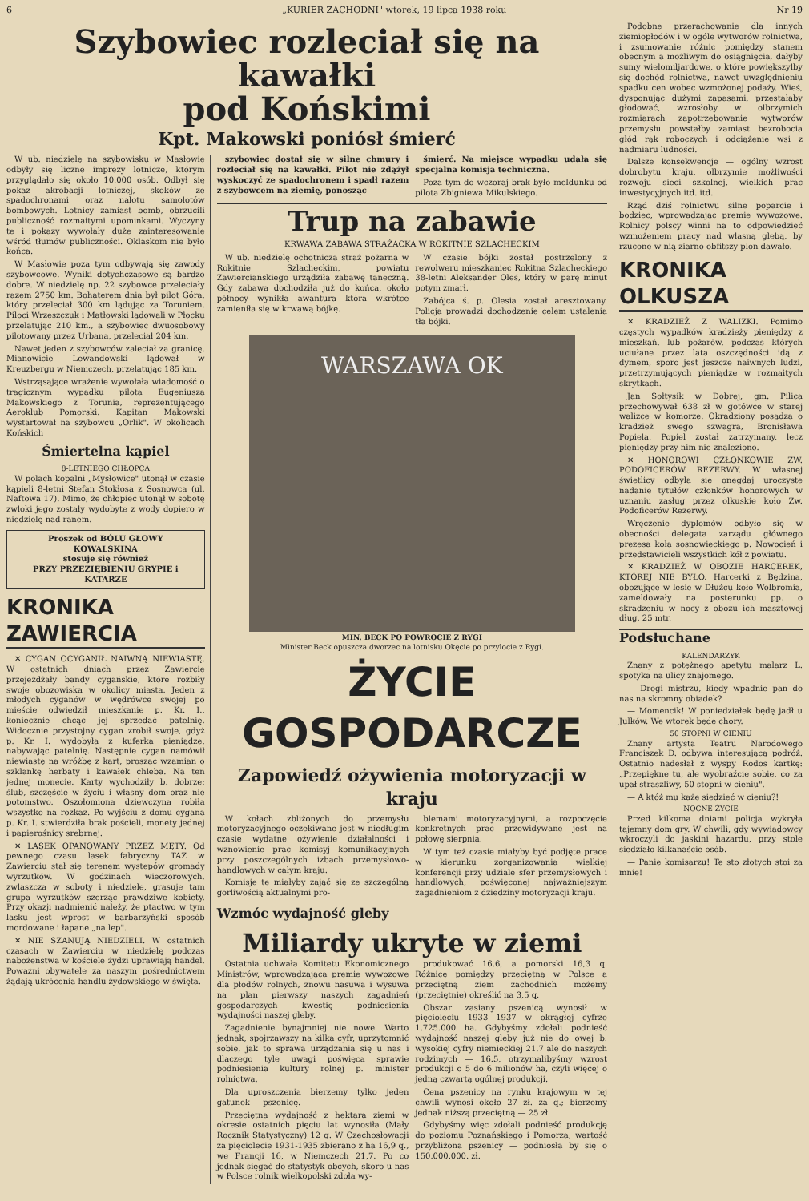6 „KURIER ZACHODNI" wtorek, 19 lipca 1938 roku Nr 19
Szybowiec rozleciał się na kawałki
pod Końskimi
Kpt. Makowski poniósł śmierć
W ub. niedzielę na szybowisku w Masłowie odbyły się liczne imprezy lotnicze, którym przyglądało się około 10.000 osób. Odbył się pokaz akrobacji lotniczej, skoków ze spadochronami oraz nalotu samolotów bombowych. Lotnicy zamiast bomb, obrzucili publiczność rozmaitymi upominkami. Wyczyny te i pokazy wywołały duże zainteresowanie wśród tłumów publiczności. Oklaskom nie było końca.
W Masłowie poza tym odbywają się zawody szybowcowe. Wyniki dotychczasowe są bardzo dobre. W niedzielę np. 22 szybowce przeleciały razem 2750 km. Bohaterem dnia był pilot Góra, który przeleciał 300 km lądując za Toruniem. Piloci Wrzeszczuk i Matłowski lądowali w Płocku przelatując 210 km., a szybowiec dwuosobowy pilotowany przez Urbana, przeleciał 204 km.
Nawet jeden z szybowców zaleciał za granicę. Mianowicie Lewandowski lądował w Kreuzbergu w Niemczech, przelatując 185 km.
Wstrząsające wrażenie wywołała wiadomość o tragicznym wypadku pilota Eugeniusza Makowskiego z Torunia, reprezentującego Aeroklub Pomorski. Kapitan Makowski wystartował na szybowcu „Orlik". W okolicach Końskich
Śmiertelna kąpiel
8-LETNIEGO CHŁOPCA
W polach kopalni „Mysłowice" utonął w czasie kąpieli 8-letni Stefan Stokłosa z Sosnowca (ul. Naftowa 17). Mimo, że chłopiec utonął w sobotę zwłoki jego zostały wydobyte z wody dopiero w niedzielę nad ranem.
Proszek od BÓLU GŁOWY
KOWALSKINA
stosuje się również
PRZY PRZEZIĘBIENIU GRYPIE i KATARZE
KRONIKA ZAWIERCIA
✕ CYGAN OCYGANIŁ NAIWNĄ NIEWIASTĘ. W ostatnich dniach przez Zawiercie przejeżdżały bandy cygańskie, które rozbiły swoje obozowiska w okolicy miasta. Jeden z młodych cyganów w wędrówce swojej po mieście odwiedził mieszkanie p. Kr. I., koniecznie chcąc jej sprzedać patelnię. Widocznie przystojny cygan zrobił swoje, gdyż p. Kr. I. wydobyła z kuferka pieniądze, nabywając patelnię. Następnie cygan namówił niewiastę na wróżbę z kart, prosząc wzamian o szklankę herbaty i kawałek chleba. Na ten jednej monecie. Karty wychodziły b. dobrze: ślub, szczęście w życiu i własny dom oraz nie potomstwo. Oszołomiona dziewczyna robiła wszystko na rozkaz. Po wyjściu z domu cygana p. Kr. I. stwierdziła brak pościeli, monety jednej i papierośnicy srebrnej.
✕ LASEK OPANOWANY PRZEZ MĘTY. Od pewnego czasu lasek fabryczny TAZ w Zawierciu stał się terenem wystepów gromady wyrzutków. W godzinach wieczorowych, zwłaszcza w soboty i niedziele, grasuje tam grupa wyrzutków szerząc prawdziwe kobiety. Przy okazji nadmienić należy, że ptactwo w tym lasku jest wprost w barbarzyński sposób mordowane i łapane „na lep".
✕ NIE SZANUJĄ NIEDZIELI. W ostatnich czasach w Zawierciu w niedzielę podczas nabożeństwa w kościele żydzi uprawiają handel. Poważni obywatele za naszym pośrednictwem żądają ukrócenia handlu żydowskiego w święta.
szybowiec dostał się w silne chmury i rozleciał się na kawałki. Pilot nie zdążył wyskoczyć ze spadochronem i spadł razem z szybowcem na ziemię, ponosząc
śmierć. Na miejsce wypadku udała się specjalna komisja techniczna.
Poza tym do wczoraj brak było meldunku od pilota Zbigniewa Mikulskiego.
Trup na zabawie
KRWAWA ZABAWA STRAŻACKA W ROKITNIE SZLACHECKIM
W ub. niedzielę ochotnicza straż pożarna w Rokitnie Szlacheckim, powiatu Zawierciańskiego urządziła zabawę taneczną. Gdy zabawa dochodziła już do końca, około północy wynikła awantura która wkrótce zamieniła się w krwawą bójkę.
W czasie bójki został postrzelony z rewolweru mieszkaniec Rokitna Szlacheckiego 38-letni Aleksander Oleś, który w parę minut potym zmarł.
Zabójca ś. p. Olesia został aresztowany. Policja prowadzi dochodzenie celem ustalenia tła bójki.
WARSZAWA OK
MIN. BECK PO POWROCIE Z RYGI
Minister Beck opuszcza dworzec na lotnisku Okęcie po przylocie z Rygi.
ŻYCIE GOSPODARCZE
Zapowiedź ożywienia motoryzacji w kraju
W kołach zbliżonych do przemysłu motoryzacyjnego oczekiwane jest w niedługim czasie wydatne ożywienie działalności i wznowienie prac komisyj komunikacyjnych przy poszczególnych izbach przemysłowo-handlowych w całym kraju.
Komisje te miałyby zająć się ze szczególną gorliwością aktualnymi pro-
blemami motoryzacyjnymi, a rozpoczęcie konkretnych prac przewidywane jest na połowę sierpnia.
W tym też czasie miałyby być podjęte prace w kierunku zorganizowania wielkiej konferencji przy udziale sfer przemysłowych i handlowych, poświęconej najważniejszym zagadnieniom z dziedziny motoryzacji kraju.
Wzmóc wydajność gleby
Miliardy ukryte w ziemi
Ostatnia uchwała Komitetu Ekonomicznego Ministrów, wprowadzająca premie wywozowe dla płodów rolnych, znowu nasuwa i wysuwa na plan pierwszy naszych zagadnień gospodarczych kwestię podniesienia wydajności naszej gleby.
Zagadnienie bynajmniej nie nowe. Warto jednak, spojrzawszy na kilka cyfr, uprzytomnić sobie, jak to sprawa urządzania się u nas i dlaczego tyle uwagi poświęca sprawie podniesienia kultury rolnej p. minister rolnictwa.
Dla uproszczenia bierzemy tylko jeden gatunek — pszenicę.
Przeciętna wydajność z hektara ziemi w okresie ostatnich pięciu lat wynosiła (Mały Rocznik Statystyczny) 12 q. W Czechosłowacji za pięciolecie 1931-1935 zbierano z ha 16,9 q., we Francji 16, w Niemczech 21,7. Po co jednak sięgać do statystyk obcych, skoro u nas w Polsce rolnik wielkopolski zdoła wy-
produkować 16.6, a pomorski 16,3 q. Różnicę pomiędzy przeciętną w Polsce a przeciętną ziem zachodnich możemy (przeciętnie) określić na 3,5 q.
Obszar zasiany pszenicą wynosił w pięcioleciu 1933—1937 w okrągłej cyfrze 1.725.000 ha. Gdybyśmy zdołali podnieść wydajność naszej gleby już nie do owej b. wysokiej cyfry niemieckiej 21.7 ale do naszych rodzimych — 16.5, otrzymalibyśmy wzrost produkcji o 5 do 6 milionów ha, czyli więcej o jedną czwartą ogólnej produkcji.
Cena pszenicy na rynku krajowym w tej chwili wynosi około 27 zł. za q.; bierzemy jednak niższą przeciętną — 25 zł.
Gdybyśmy więc zdołali podnieść produkcję do poziomu Poznańskiego i Pomorza, wartość przybliżona pszenicy — podniosła by się o 150.000.000. zł.
Podobne przerachowanie dla innych ziemiopłodów i w ogóle wytworów rolnictwa, i zsumowanie różnic pomiędzy stanem obecnym a możliwym do osiągnięcia, dałyby sumy wielomiljardowe, o które powiększyłby się dochód rolnictwa, nawet uwzględnieniu spadku cen wobec wzmożonej podaży. Wieś, dysponując dużymi zapasami, przestałaby głodować, wzrosłoby w olbrzymich rozmiarach zapotrzebowanie wytworów przemysłu powstałby zamiast bezrobocia głód rąk roboczych i odciążenie wsi z nadmiaru ludności.
Dalsze konsekwencje — ogólny wzrost dobrobytu kraju, olbrzymie możliwości rozwoju sieci szkolnej, wielkich prac inwestycyjnych itd. itd.
Rząd dziś rolnictwu silne poparcie i bodziec, wprowadzając premie wywozowe. Rolnicy polscy winni na to odpowiedzieć wzmożeniem pracy nad własną glebą, by rzucone w nią ziarno obfitszy plon dawało.
KRONIKA OLKUSZA
✕ KRADZIEŻ Z WALIZKI. Pomimo częstych wypadków kradzieży pieniędzy z mieszkań, lub pożarów, podczas których uciułane przez lata oszczędności idą z dymem, sporo jest jeszcze naiwnych ludzi, przetrzymujących pieniądze w rozmaitych skrytkach.
Jan Sołtysik w Dobrej, gm. Pilica przechowywał 638 zł w gotówce w starej walizce w komorze. Okradziony posądza o kradzież swego szwagra, Bronisława Popiela. Popiel został zatrzymany, lecz pieniędzy przy nim nie znaleziono.
✕ HONOROWI CZŁONKOWIE ZW. PODOFICERÓW REZERWY. W własnej świetlicy odbyła się onegdaj uroczyste nadanie tytułów członków honorowych w uznaniu zasług przez olkuskie koło Zw. Podoficerów Rezerwy.
Wręczenie dyplomów odbyło się w obecności delegata zarządu głównego prezesa koła sosnowieckiego p. Nowocień i przedstawicieli wszystkich kół z powiatu.
✕ KRADZIEŻ W OBOZIE HARCEREK, KTÓREJ NIE BYŁO. Harcerki z Będzina, obozujące w lesie w Dłużcu koło Wolbromia, zameldowały na posterunku pp. o skradzeniu w nocy z obozu ich masztowej dług. 25 mtr.
Podsłuchane
KALENDARZYK
Znany z potężnego apetytu malarz L. spotyka na ulicy znajomego.
— Drogi mistrzu, kiedy wpadnie pan do nas na skromny obiadek?
— Momencik! W poniedziałek będę jadł u Julków. We wtorek będę chory.
50 STOPNI W CIENIU
Znany artysta Teatru Narodowego Franciszek D. odbywa interesującą podróż. Ostatnio nadesłał z wyspy Rodos kartkę: „Przepiękne tu, ale wyobraźcie sobie, co za upał straszliwy, 50 stopni w cieniu".
— A któż mu każe siedzieć w cieniu?!
NOCNE ŻYCIE
Przed kilkoma dniami policja wykryła tajemny dom gry. W chwili, gdy wywiadowcy wkroczyli do jaskini hazardu, przy stole siedziało kilkanaście osób.
— Panie komisarzu! Te sto złotych stoi za mnie!